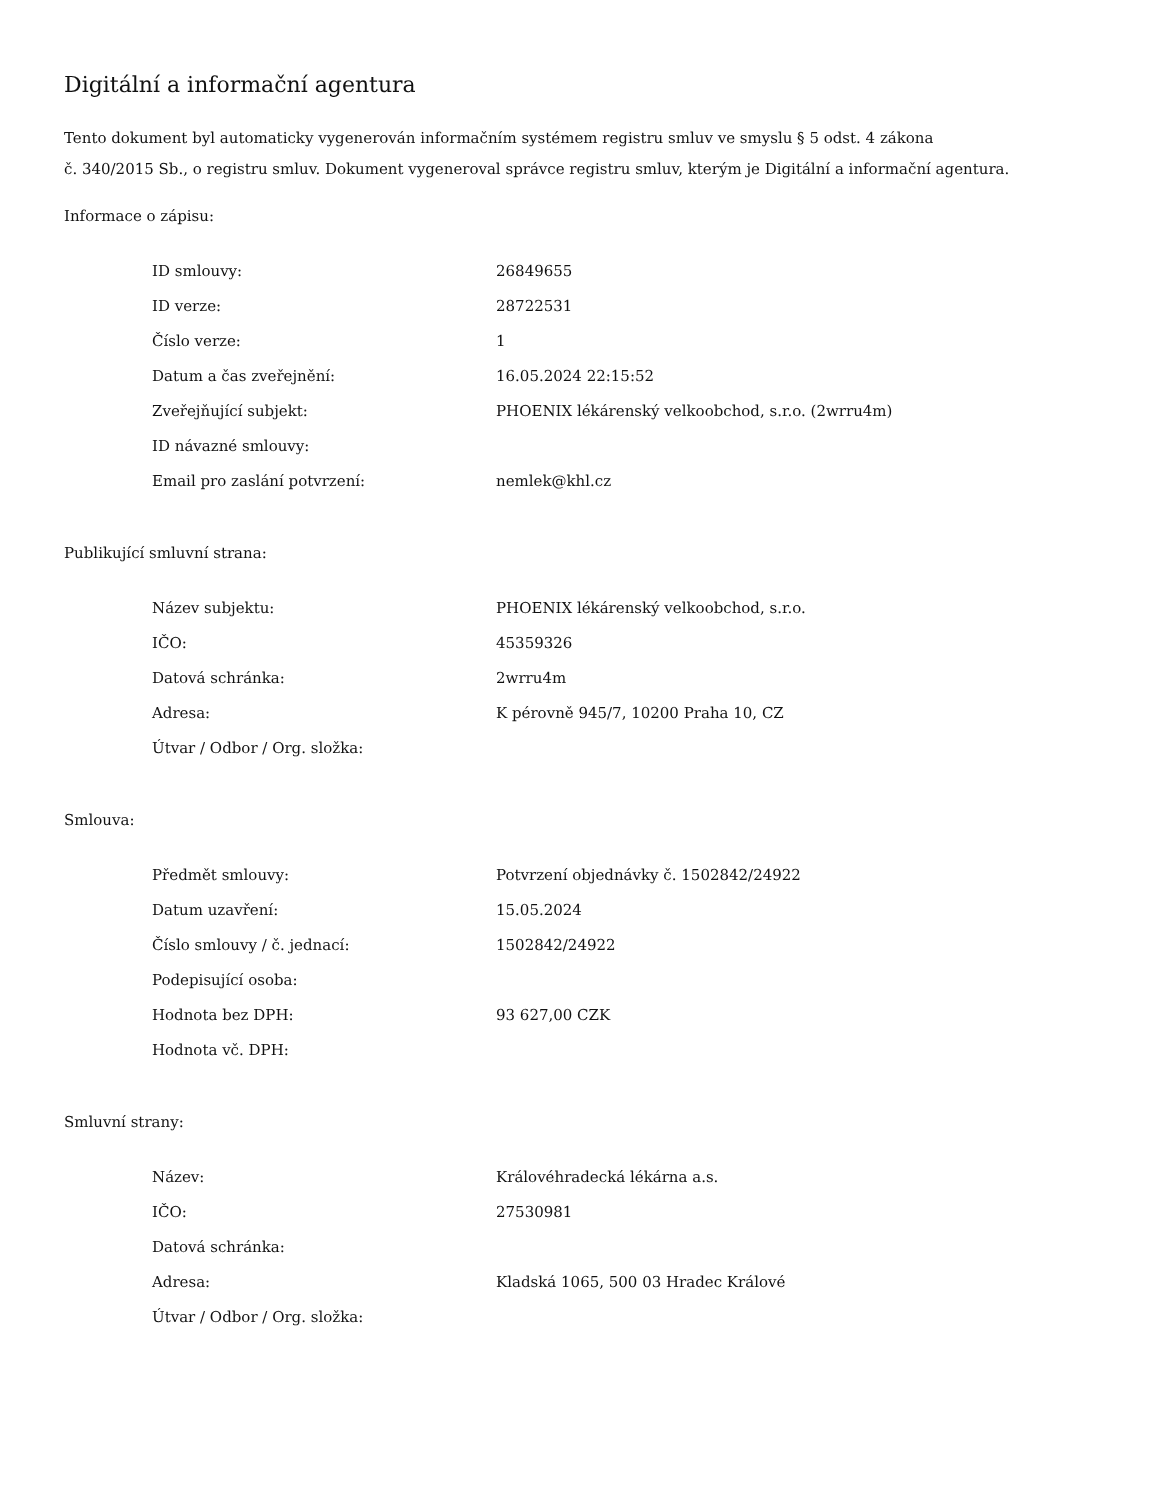Digitální a informační agentura
Tento dokument byl automaticky vygenerován informačním systémem registru smluv ve smyslu § 5 odst. 4 zákona
č. 340/2015 Sb., o registru smluv. Dokument vygeneroval správce registru smluv, kterým je Digitální a informační agentura.
Informace o zápisu:
| ID smlouvy: | 26849655 |
| ID verze: | 28722531 |
| Číslo verze: | 1 |
| Datum a čas zveřejnění: | 16.05.2024 22:15:52 |
| Zveřejňující subjekt: | PHOENIX lékárenský velkoobchod, s.r.o. (2wrru4m) |
| ID návazné smlouvy: | |
| Email pro zaslání potvrzení: | nemlek@khl.cz |
Publikující smluvní strana:
| Název subjektu: | PHOENIX lékárenský velkoobchod, s.r.o. |
| IČO: | 45359326 |
| Datová schránka: | 2wrru4m |
| Adresa: | K pérovně 945/7, 10200 Praha 10, CZ |
| Útvar / Odbor / Org. složka: | |
Smlouva:
| Předmět smlouvy: | Potvrzení objednávky č. 1502842/24922 |
| Datum uzavření: | 15.05.2024 |
| Číslo smlouvy / č. jednací: | 1502842/24922 |
| Podepisující osoba: | |
| Hodnota bez DPH: | 93 627,00 CZK |
| Hodnota vč. DPH: | |
Smluvní strany:
| Název: | Královéhradecká lékárna a.s. |
| IČO: | 27530981 |
| Datová schránka: | |
| Adresa: | Kladská 1065, 500 03 Hradec Králové |
| Útvar / Odbor / Org. složka: | |